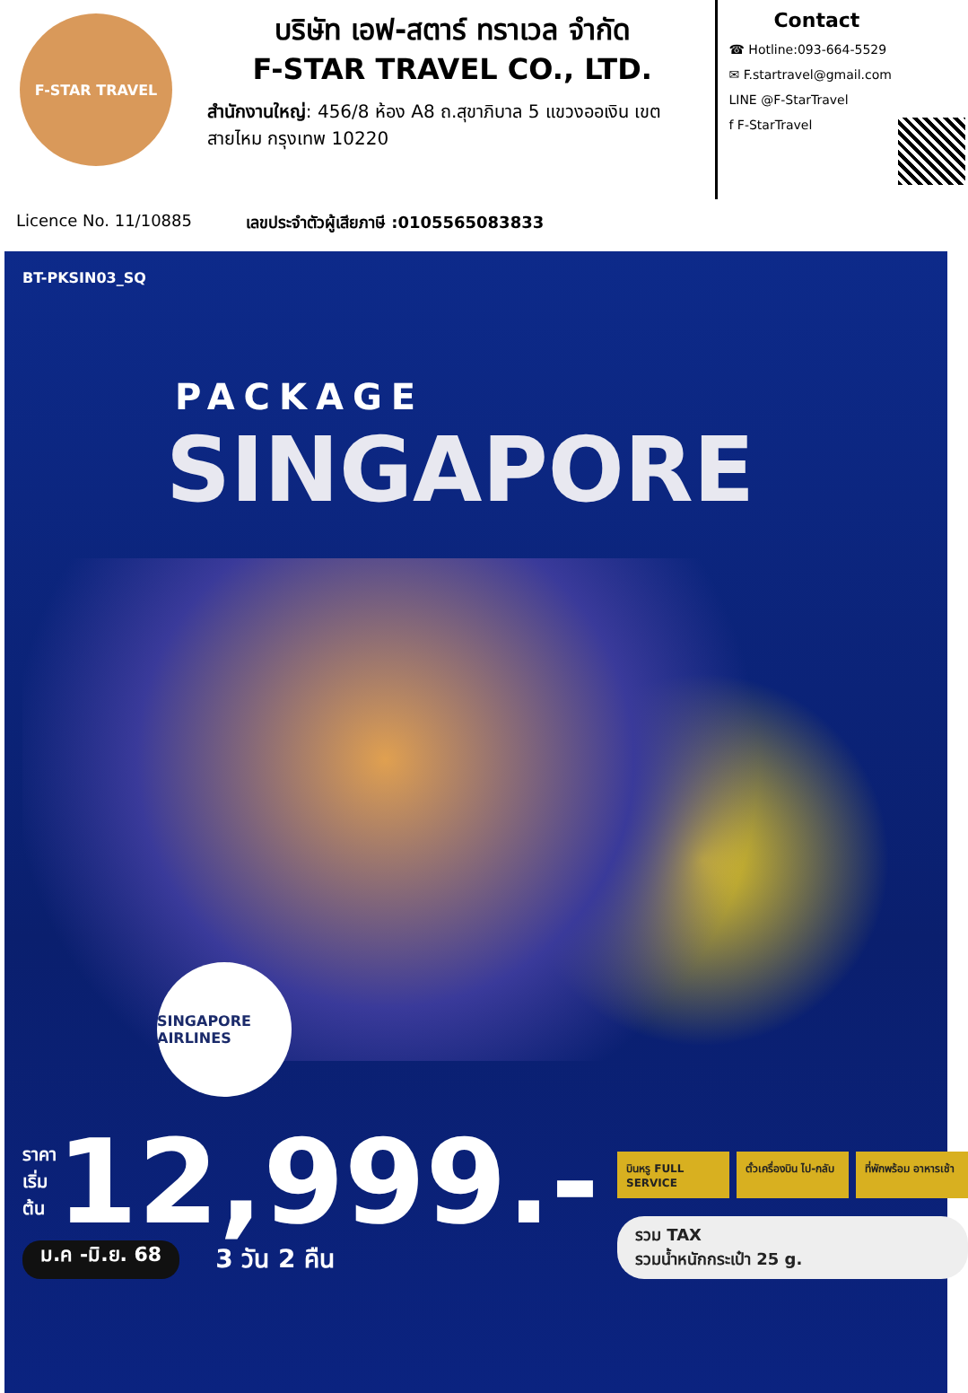F-STAR TRAVEL
บริษัท เอฟ-สตาร์ ทราเวล จำกัด
F-STAR TRAVEL CO., LTD.
สำนักงานใหญ่: 456/8 ห้อง A8 ถ.สุขาภิบาล 5 แขวงออเงิน เขตสายไหม กรุงเทพ 10220
Contact
☎ Hotline:093-664-5529
✉ F.startravel@gmail.com
LINE @F-StarTravel
f F-StarTravel
Licence No. 11/10885 เลขประจำตัวผู้เสียภาษี :0105565083833
BT-PKSIN03_SQ
PACKAGE
SINGAPORE
SINGAPORE AIRLINES
ราคา
เริ่มต้น 12,999.-
ม.ค -มิ.ย. 68 3 วัน 2 คืน
บินหรู FULL SERVICE
ตั๋วเครื่องบิน ไป-กลับ
ที่พักพร้อม อาหารเช้า
รวม TAX
รวมน้ำหนักกระเป๋า 25 g.